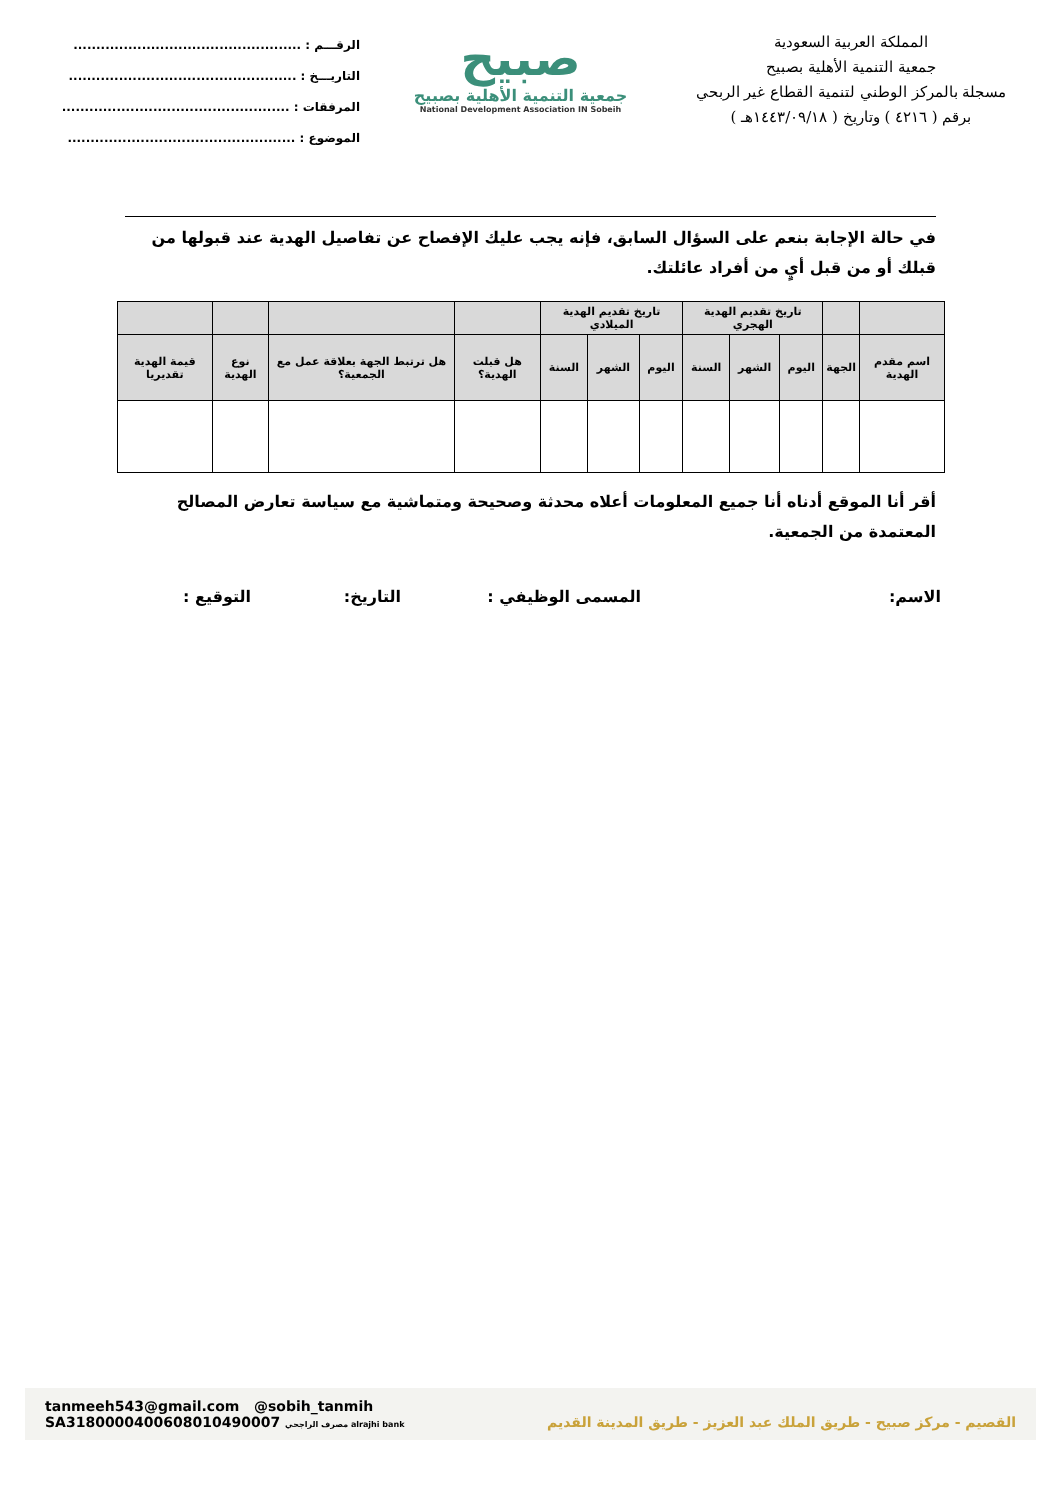المملكة العربية السعودية
جمعية التنمية الأهلية بصبيح
مسجلة بالمركز الوطني لتنمية القطاع غير الربحي
برقم ( ٤٢١٦ ) وتاريخ ( ١٤٤٣/٠٩/١٨هـ )
صبيح
جمعية التنمية الأهلية بصبيح
National Development Association IN Sobeih
الرقـــم : ..................................................
التاريـــخ : ..................................................
المرفقات : ..................................................
الموضوع : ..................................................
في حالة الإجابة بنعم على السؤال السابق، فإنه يجب عليك الإفصاح عن تفاصيل الهدية عند قبولها من قبلك أو من قبل أيٍ من أفراد عائلتك.
| | | تاريخ تقديم الهدية الهجري | | | تاريخ تقديم الهدية الميلادي | | | | | | |
| --- | --- | --- | --- | --- | --- | --- | --- | --- | --- | --- | --- |
| اسم مقدم الهدية | الجهة | اليوم | الشهر | السنة | اليوم | الشهر | السنة | هل قبلت الهدية؟ | هل ترتبط الجهة بعلاقة عمل مع الجمعية؟ | نوع الهدية | قيمة الهدية تقديريا |
أقر أنا الموقع أدناه أنا جميع المعلومات أعلاه محدثة وصحيحة ومتماشية مع سياسة تعارض المصالح المعتمدة من الجمعية.
الاسم: المسمى الوظيفي : التاريخ: التوقيع :
tanmeeh543@gmail.com @sobih_tanmih
SA3180000400608010490007 مصرف الراجحي alrajhi bank
القصيم - مركز صبيح - طريق الملك عبد العزيز - طريق المدينة القديم